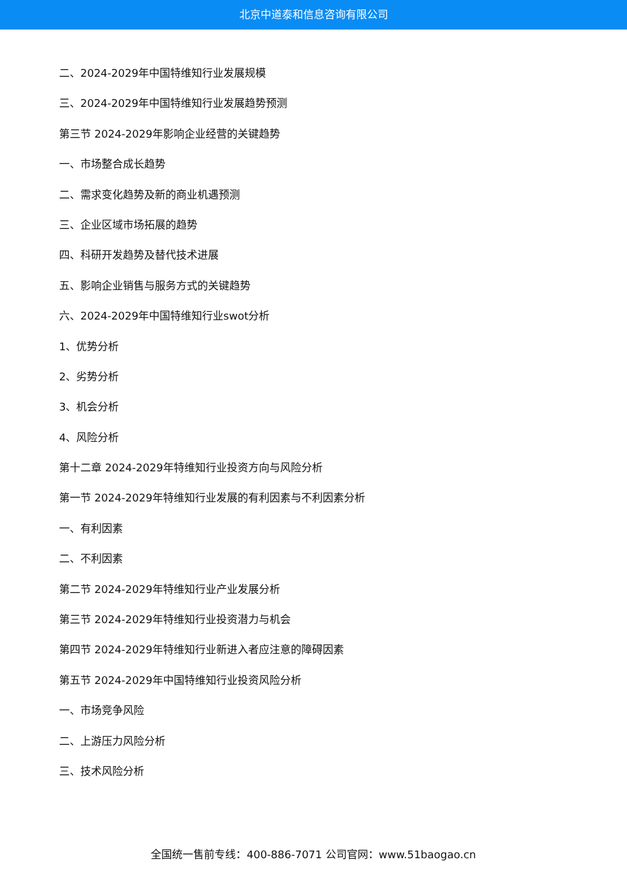北京中道泰和信息咨询有限公司
二、2024-2029年中国特维知行业发展规模
三、2024-2029年中国特维知行业发展趋势预测
第三节 2024-2029年影响企业经营的关键趋势
一、市场整合成长趋势
二、需求变化趋势及新的商业机遇预测
三、企业区域市场拓展的趋势
四、科研开发趋势及替代技术进展
五、影响企业销售与服务方式的关键趋势
六、2024-2029年中国特维知行业swot分析
1、优势分析
2、劣势分析
3、机会分析
4、风险分析
第十二章 2024-2029年特维知行业投资方向与风险分析
第一节 2024-2029年特维知行业发展的有利因素与不利因素分析
一、有利因素
二、不利因素
第二节 2024-2029年特维知行业产业发展分析
第三节 2024-2029年特维知行业投资潜力与机会
第四节 2024-2029年特维知行业新进入者应注意的障碍因素
第五节 2024-2029年中国特维知行业投资风险分析
一、市场竞争风险
二、上游压力风险分析
三、技术风险分析
全国统一售前专线：400-886-7071 公司官网：www.51baogao.cn